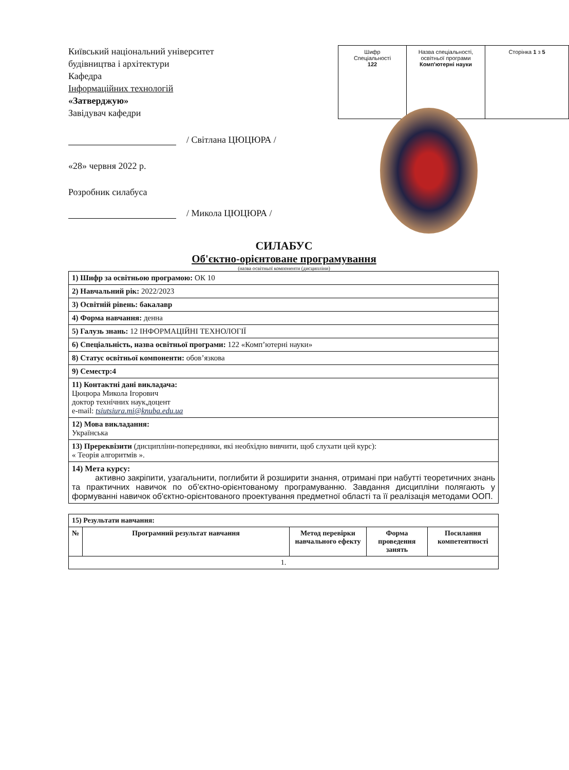Київський національний університет будівництва і архітектури
Кафедра
Інформаційних технологій
«Затверджую»
Завідувач кафедри
| Шифр Спеціальності 122 | Назва спеціальності, освітньої програми Комп'ютерні науки | Сторінка 1 з 5 |
/ Світлана ЦЮЦЮРА /
«28» червня 2022 р.
Розробник силабуса
/ Микола ЦЮЦЮРА /
СИЛАБУС
Об'єктно-орієнтоване програмування
(назва освітньої компоненти (дисципліни)
| 1) Шифр за освітньою програмою: ОК 10 |
| 2) Навчальний рік: 2022/2023 |
| 3) Освітній рівень: бакалавр |
| 4) Форма навчання: денна |
| 5) Галузь знань: 12 ІНФОРМАЦІЙНІ ТЕХНОЛОГІЇ |
| 6) Спеціальність, назва освітньої програми: 122 «Комп’ютерні науки» |
| 8) Статус освітньої компоненти: обов’язкова |
| 9) Семестр:4 |
| 11) Контактні дані викладача: Цюцюра Микола Ігорович доктор технічних наук,доцент e-mail: tsiutsiura.mi@knuba.edu.ua |
| 12) Мова викладання: Українська |
| 13) Пререквізити (дисципліни-попередники, які необхідно вивчити, щоб слухати цей курс): « Теорія алгоритмів ». |
| 14) Мета курсу: активно закріпити, узагальнити, поглибити й розширити знання, отримані при набутті теоретичних знань та практичних навичок по об’єктно-орієнтованому програмуванню. Завдання дисципліни полягають у формуванні навичок об'єктно-орієнтованого проектування предметної області та її реалізація методами ООП. |
| 15) Результати навчання: | | | | |
| № | Програмний результат навчання | Метод перевірки навчального ефекту | Форма проведення занять | Посилання компетентності |
| 1. | | | | |